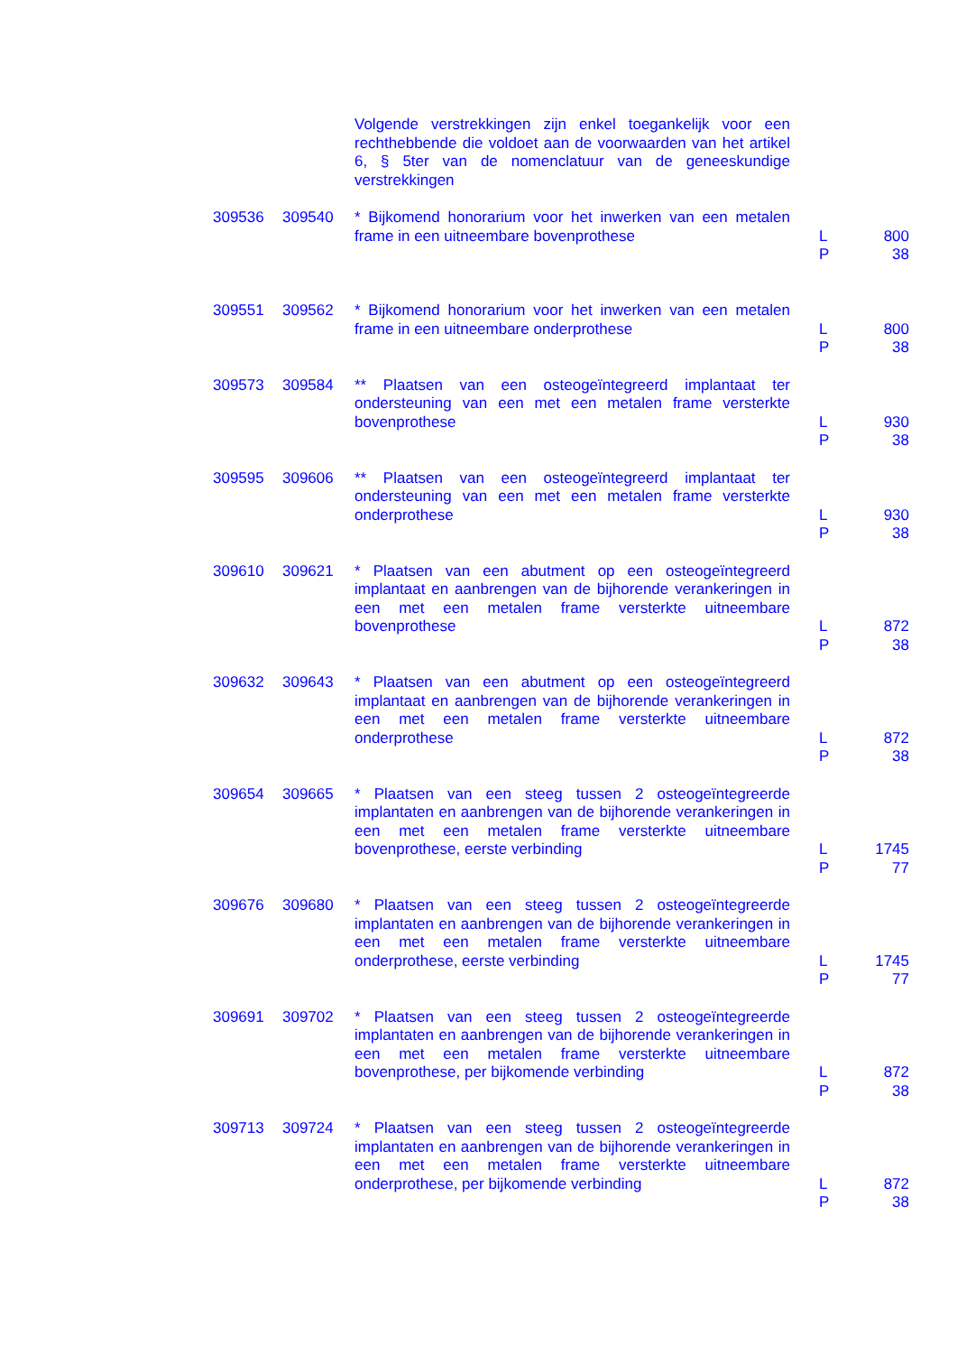| | | Volgende verstrekkingen zijn enkel toegankelijk voor een rechthebbende die voldoet aan de voorwaarden van het artikel 6, § 5ter van de nomenclatuur van de geneeskundige verstrekkingen | | |
| 309536 | 309540 | * Bijkomend honorarium voor het inwerken van een metalen frame in een uitneembare bovenprothese | L P | 800 38 |
| 309551 | 309562 | * Bijkomend honorarium voor het inwerken van een metalen frame in een uitneembare onderprothese | L P | 800 38 |
| 309573 | 309584 | ** Plaatsen van een osteogeïntegreerd implantaat ter ondersteuning van een met een metalen frame versterkte bovenprothese | L P | 930 38 |
| 309595 | 309606 | ** Plaatsen van een osteogeïntegreerd implantaat ter ondersteuning van een met een metalen frame versterkte onderprothese | L P | 930 38 |
| 309610 | 309621 | * Plaatsen van een abutment op een osteogeïntegreerd implantaat en aanbrengen van de bijhorende verankeringen in een met een metalen frame versterkte uitneembare bovenprothese | L P | 872 38 |
| 309632 | 309643 | * Plaatsen van een abutment op een osteogeïntegreerd implantaat en aanbrengen van de bijhorende verankeringen in een met een metalen frame versterkte uitneembare onderprothese | L P | 872 38 |
| 309654 | 309665 | * Plaatsen van een steeg tussen 2 osteogeïntegreerde implantaten en aanbrengen van de bijhorende verankeringen in een met een metalen frame versterkte uitneembare bovenprothese, eerste verbinding | L P | 1745 77 |
| 309676 | 309680 | * Plaatsen van een steeg tussen 2 osteogeïntegreerde implantaten en aanbrengen van de bijhorende verankeringen in een met een metalen frame versterkte uitneembare onderprothese, eerste verbinding | L P | 1745 77 |
| 309691 | 309702 | * Plaatsen van een steeg tussen 2 osteogeïntegreerde implantaten en aanbrengen van de bijhorende verankeringen in een met een metalen frame versterkte uitneembare bovenprothese, per bijkomende verbinding | L P | 872 38 |
| 309713 | 309724 | * Plaatsen van een steeg tussen 2 osteogeïntegreerde implantaten en aanbrengen van de bijhorende verankeringen in een met een metalen frame versterkte uitneembare onderprothese, per bijkomende verbinding | L P | 872 38 |